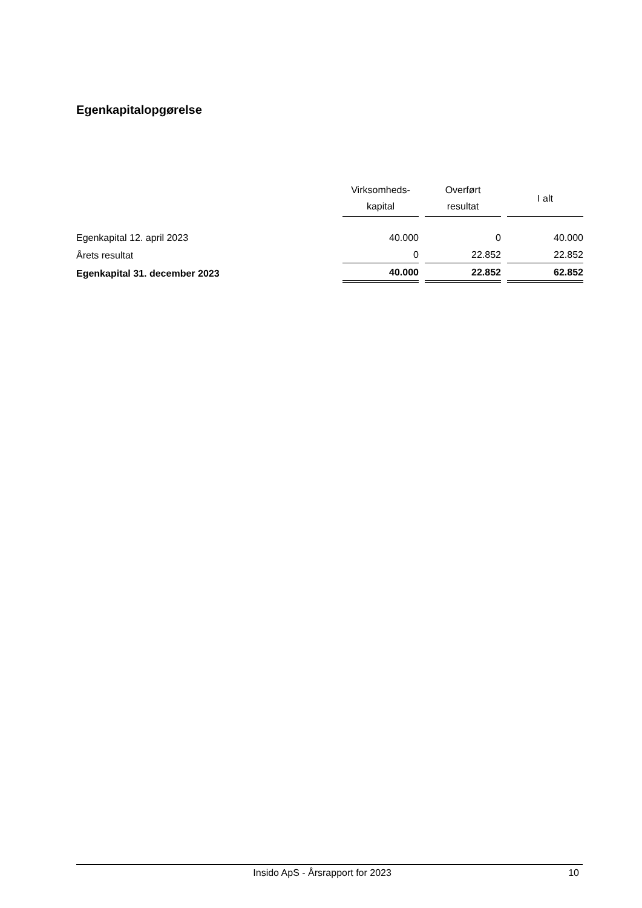Egenkapitalopgørelse
| | Virksomheds- kapital | Overført resultat | I alt |
| --- | --- | --- | --- |
| Egenkapital 12. april 2023 | 40.000 | 0 | 40.000 |
| Årets resultat | 0 | 22.852 | 22.852 |
| Egenkapital 31. december 2023 | 40.000 | 22.852 | 62.852 |
Insido ApS - Årsrapport for 2023 10